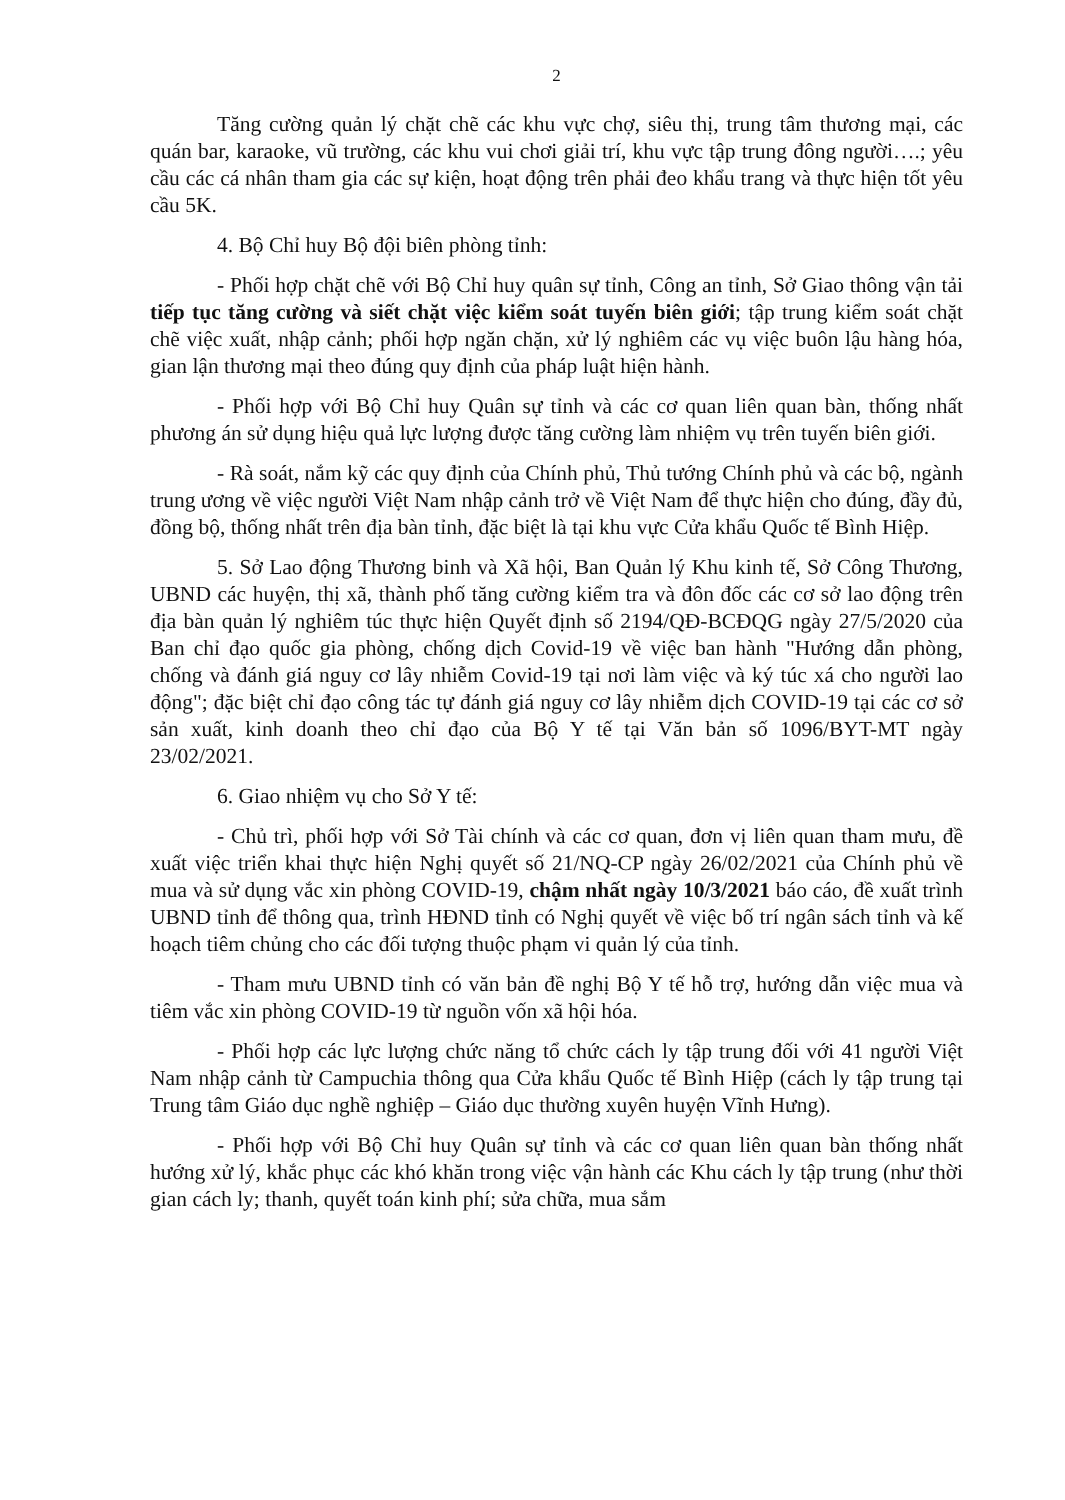2
Tăng cường quản lý chặt chẽ các khu vực chợ, siêu thị, trung tâm thương mại, các quán bar, karaoke, vũ trường, các khu vui chơi giải trí, khu vực tập trung đông người….; yêu cầu các cá nhân tham gia các sự kiện, hoạt động trên phải đeo khẩu trang và thực hiện tốt yêu cầu 5K.
4. Bộ Chỉ huy Bộ đội biên phòng tỉnh:
- Phối hợp chặt chẽ với Bộ Chỉ huy quân sự tỉnh, Công an tỉnh, Sở Giao thông vận tải tiếp tục tăng cường và siết chặt việc kiểm soát tuyến biên giới; tập trung kiểm soát chặt chẽ việc xuất, nhập cảnh; phối hợp ngăn chặn, xử lý nghiêm các vụ việc buôn lậu hàng hóa, gian lận thương mại theo đúng quy định của pháp luật hiện hành.
- Phối hợp với Bộ Chỉ huy Quân sự tỉnh và các cơ quan liên quan bàn, thống nhất phương án sử dụng hiệu quả lực lượng được tăng cường làm nhiệm vụ trên tuyến biên giới.
- Rà soát, nắm kỹ các quy định của Chính phủ, Thủ tướng Chính phủ và các bộ, ngành trung ương về việc người Việt Nam nhập cảnh trở về Việt Nam để thực hiện cho đúng, đầy đủ, đồng bộ, thống nhất trên địa bàn tỉnh, đặc biệt là tại khu vực Cửa khẩu Quốc tế Bình Hiệp.
5. Sở Lao động Thương binh và Xã hội, Ban Quản lý Khu kinh tế, Sở Công Thương, UBND các huyện, thị xã, thành phố tăng cường kiểm tra và đôn đốc các cơ sở lao động trên địa bàn quản lý nghiêm túc thực hiện Quyết định số 2194/QĐ-BCĐQG ngày 27/5/2020 của Ban chỉ đạo quốc gia phòng, chống dịch Covid-19 về việc ban hành "Hướng dẫn phòng, chống và đánh giá nguy cơ lây nhiễm Covid-19 tại nơi làm việc và ký túc xá cho người lao động"; đặc biệt chỉ đạo công tác tự đánh giá nguy cơ lây nhiễm dịch COVID-19 tại các cơ sở sản xuất, kinh doanh theo chỉ đạo của Bộ Y tế tại Văn bản số 1096/BYT-MT ngày 23/02/2021.
6. Giao nhiệm vụ cho Sở Y tế:
- Chủ trì, phối hợp với Sở Tài chính và các cơ quan, đơn vị liên quan tham mưu, đề xuất việc triển khai thực hiện Nghị quyết số 21/NQ-CP ngày 26/02/2021 của Chính phủ về mua và sử dụng vắc xin phòng COVID-19, chậm nhất ngày 10/3/2021 báo cáo, đề xuất trình UBND tỉnh để thông qua, trình HĐND tỉnh có Nghị quyết về việc bố trí ngân sách tỉnh và kế hoạch tiêm chủng cho các đối tượng thuộc phạm vi quản lý của tỉnh.
- Tham mưu UBND tỉnh có văn bản đề nghị Bộ Y tế hỗ trợ, hướng dẫn việc mua và tiêm vắc xin phòng COVID-19 từ nguồn vốn xã hội hóa.
- Phối hợp các lực lượng chức năng tổ chức cách ly tập trung đối với 41 người Việt Nam nhập cảnh từ Campuchia thông qua Cửa khẩu Quốc tế Bình Hiệp (cách ly tập trung tại Trung tâm Giáo dục nghề nghiệp – Giáo dục thường xuyên huyện Vĩnh Hưng).
- Phối hợp với Bộ Chỉ huy Quân sự tỉnh và các cơ quan liên quan bàn thống nhất hướng xử lý, khắc phục các khó khăn trong việc vận hành các Khu cách ly tập trung (như thời gian cách ly; thanh, quyết toán kinh phí; sửa chữa, mua sắm